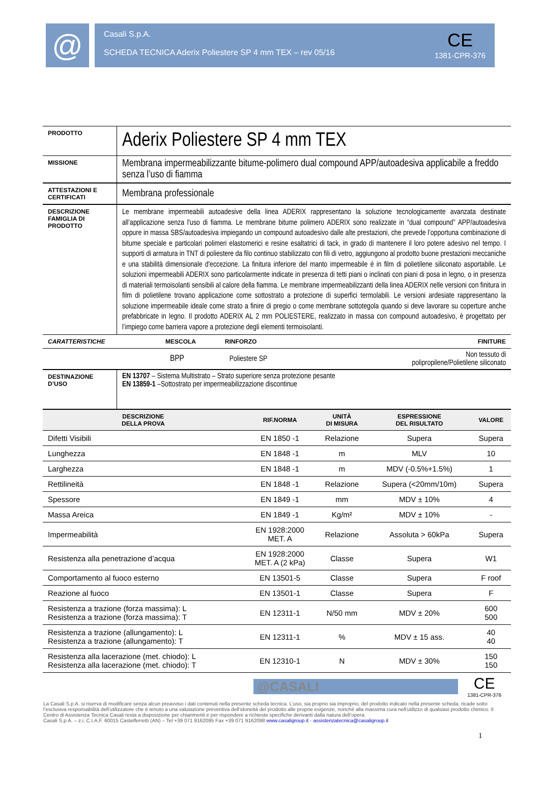@
Casali S.p.A.
SCHEDA TECNICA Aderix Poliestere SP 4 mm TEX – rev 05/16
CE
1381-CPR-376
| PRODOTTO | Aderix Poliestere SP 4 mm TEX |
| MISSIONE | Membrana impermeabilizzante bitume-polimero dual compound APP/autoadesiva applicabile a freddo senza l’uso di fiamma |
| ATTESTAZIONI E CERTIFICATI | Membrana professionale |
| DESCRIZIONE FAMIGLIA DI PRODOTTO | Le membrane impermeabili autoadesive della linea ADERIX rappresentano la soluzione tecnologicamente avanzata destinate all’applicazione senza l'uso di fiamma. Le membrane bitume polimero ADERIX sono realizzate in “dual compound” APP/autoadesiva oppure in massa SBS/autoadesiva impiegando un compound autoadesivo dalle alte prestazioni, che prevede l’opportuna combinazione di bitume speciale e particolari polimeri elastomerici e resine esaltatrici di tack, in grado di mantenere il loro potere adesivo nel tempo. I supporti di armatura in TNT di poliestere da filo continuo stabilizzato con fili di vetro, aggiungono al prodotto buone prestazioni meccaniche e una stabilità dimensionale d'eccezione. La finitura inferiore del manto impermeabile è in film di polietilene siliconato asportabile. Le soluzioni impermeabili ADERIX sono particolarmente indicate in presenza di tetti piani o inclinati con piani di posa in legno, o in presenza di materiali termoisolanti sensibili al calore della fiamma. Le membrane impermeabilizzanti della linea ADERIX nelle versioni con finitura in film di polietilene trovano applicazione come sottostrato a protezione di superfici termolabili. Le versioni ardesiate rappresentano la soluzione impermeabile ideale come strato a finire di pregio o come membrane sottotegola quando si deve lavorare su coperture anche prefabbricate in legno. Il prodotto ADERIX AL 2 mm POLIESTERE, realizzato in massa con compound autoadesivo, è progettato per l’impiego come barriera vapore a protezione degli elementi termoisolanti. |
| CARATTERISTICHE | MESCOLA | RINFORZO | FINITURE |
| | BPP | Poliestere SP | Non tessuto di polipropilene/Polietilene siliconato |
| DESTINAZIONE D’USO | EN 13707 – Sistema Multistrato – Strato superiore senza protezione pesante EN 13859-1 –Sottostrato per impermeabilizzazione discontinue |
| DESCRIZIONE DELLA PROVA | RIF.NORMA | UNITÀ DI MISURA | ESPRESSIONE DEL RISULTATO | VALORE |
| --- | --- | --- | --- | --- |
| Difetti Visibili | EN 1850 -1 | Relazione | Supera | Supera |
| Lunghezza | EN 1848 -1 | m | MLV | 10 |
| Larghezza | EN 1848 -1 | m | MDV (-0.5%+1.5%) | 1 |
| Rettilineità | EN 1848 -1 | Relazione | Supera (<20mm/10m) | Supera |
| Spessore | EN 1849 -1 | mm | MDV ± 10% | 4 |
| Massa Areica | EN 1849 -1 | Kg/m² | MDV ± 10% | - |
| Impermeabilità | EN 1928:2000 MET. A | Relazione | Assoluta > 60kPa | Supera |
| Resistenza alla penetrazione d’acqua | EN 1928:2000 MET. A (2 kPa) | Classe | Supera | W1 |
| Comportamento al fuoco esterno | EN 13501-5 | Classe | Supera | F roof |
| Reazione al fuoco | EN 13501-1 | Classe | Supera | F |
| Resistenza a trazione (forza massima): L Resistenza a trazione (forza massima): T | EN 12311-1 | N/50 mm | MDV ± 20% | 600 500 |
| Resistenza a trazione (allungamento): L Resistenza a trazione (allungamento): T | EN 12311-1 | % | MDV ± 15 ass. | 40 40 |
| Resistenza alla lacerazione (met. chiodo): L Resistenza alla lacerazione (met. chiodo): T | EN 12310-1 | N | MDV ± 30% | 150 150 |
@CASALI
CE
1381-CPR-376
La Casali S.p.A. si riserva di modificare senza alcun preavviso i dati contenuti nella presente scheda tecnica. L’uso, sia proprio sia improprio, del prodotto indicato nella presente scheda, ricade sotto l’esclusiva responsabilità dell’utilizzatore che è tenuto a una valutazione preventiva dell’idoneità del prodotto alle proprie esigenze, nonché alla massima cura nell’utilizzo di qualsiasi prodotto chimico. Il Centro di Assistenza Tecnica Casali resta a disposizione per chiarimenti e per rispondere a richieste specifiche derivanti dalla natura dell’opera.
Casali S.p.A. – z.i. C.I.A.F. 60015 Castelferretti (AN) – Tel +39 071 9162095 Fax +39 071 9162098 www.casaligroup.it - assistenzatecnica@casaligroup.it
1